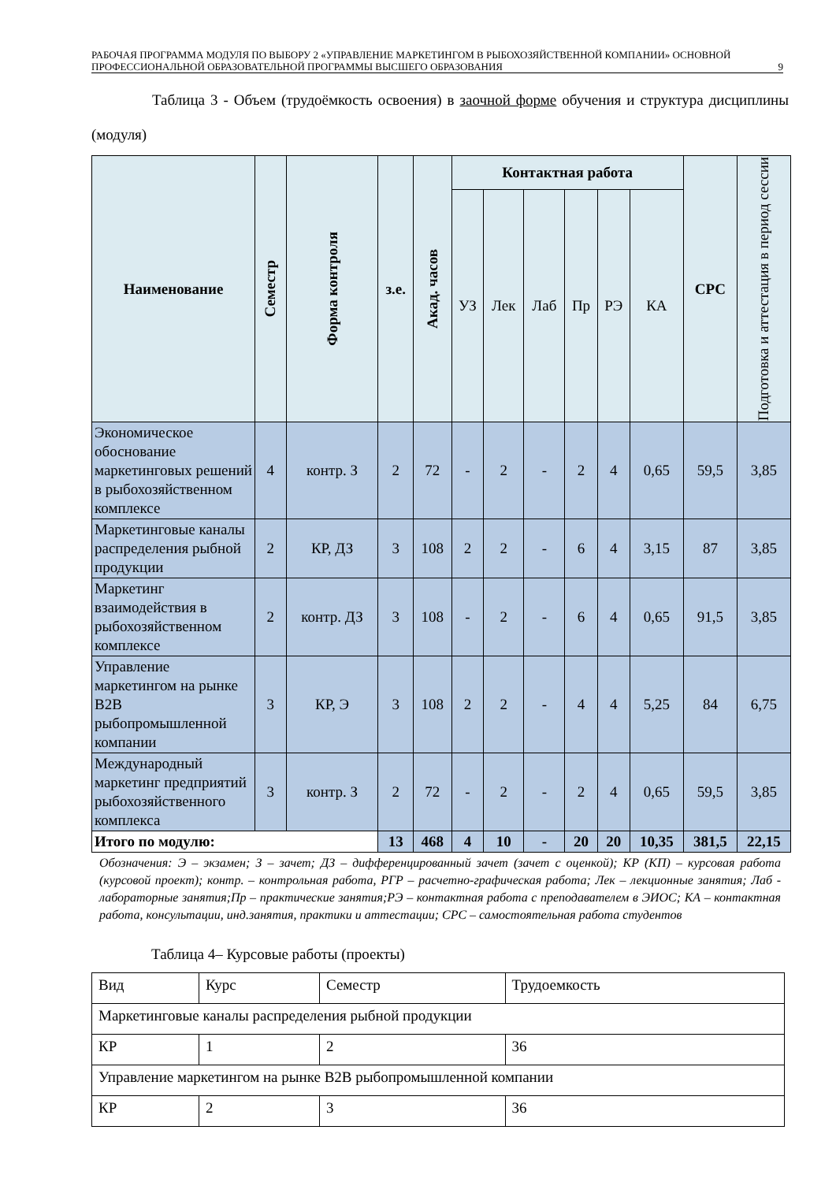РАБОЧАЯ ПРОГРАММА МОДУЛЯ ПО ВЫБОРУ 2 «УПРАВЛЕНИЕ МАРКЕТИНГОМ В РЫБОХОЗЯЙСТВЕННОЙ КОМПАНИИ» ОСНОВНОЙ ПРОФЕССИОНАЛЬНОЙ ОБРАЗОВАТЕЛЬНОЙ ПРОГРАММЫ ВЫСШЕГО ОБРАЗОВАНИЯ
9
Таблица 3 - Объем (трудоёмкость освоения) в заочной форме обучения и структура дисциплины (модуля)
| Наименование | Семестр | Форма контроля | з.е. | Акад. часов | Контактная работа | | | | | | СРС | Подготовка и аттестация в период сессии |
| --- | --- | --- | --- | --- | --- | --- | --- | --- | --- | --- | --- | --- |
| | | | | | УЗ | Лек | Лаб | Пр | РЭ | КА | | |
| Экономическое обоснование маркетинговых решений в рыбохозяйственном комплексе | 4 | контр. З | 2 | 72 | - | 2 | - | 2 | 4 | 0,65 | 59,5 | 3,85 |
| Маркетинговые каналы распределения рыбной продукции | 2 | КР, ДЗ | 3 | 108 | 2 | 2 | - | 6 | 4 | 3,15 | 87 | 3,85 |
| Маркетинг взаимодействия в рыбохозяйственном комплексе | 2 | контр. ДЗ | 3 | 108 | - | 2 | - | 6 | 4 | 0,65 | 91,5 | 3,85 |
| Управление маркетингом на рынке B2B рыбопромышленной компании | 3 | КР, Э | 3 | 108 | 2 | 2 | - | 4 | 4 | 5,25 | 84 | 6,75 |
| Международный маркетинг предприятий рыбохозяйственного комплекса | 3 | контр. З | 2 | 72 | - | 2 | - | 2 | 4 | 0,65 | 59,5 | 3,85 |
| Итого по модулю: | | | 13 | 468 | 4 | 10 | - | 20 | 20 | 10,35 | 381,5 | 22,15 |
Обозначения: Э – экзамен; З – зачет; ДЗ – дифференцированный зачет (зачет с оценкой); КР (КП) – курсовая работа (курсовой проект); контр. – контрольная работа, РГР – расчетно-графическая работа; Лек – лекционные занятия; Лаб - лабораторные занятия;Пр – практические занятия;РЭ – контактная работа с преподавателем в ЭИОС; КА – контактная работа, консультации, инд.занятия, практики и аттестации; СРС – самостоятельная работа студентов
Таблица 4– Курсовые работы (проекты)
| Вид | Курс | Семестр | Трудоемкость |
| Маркетинговые каналы распределения рыбной продукции | | | |
| КР | 1 | 2 | 36 |
| Управление маркетингом на рынке B2B рыбопромышленной компании | | | |
| КР | 2 | 3 | 36 |